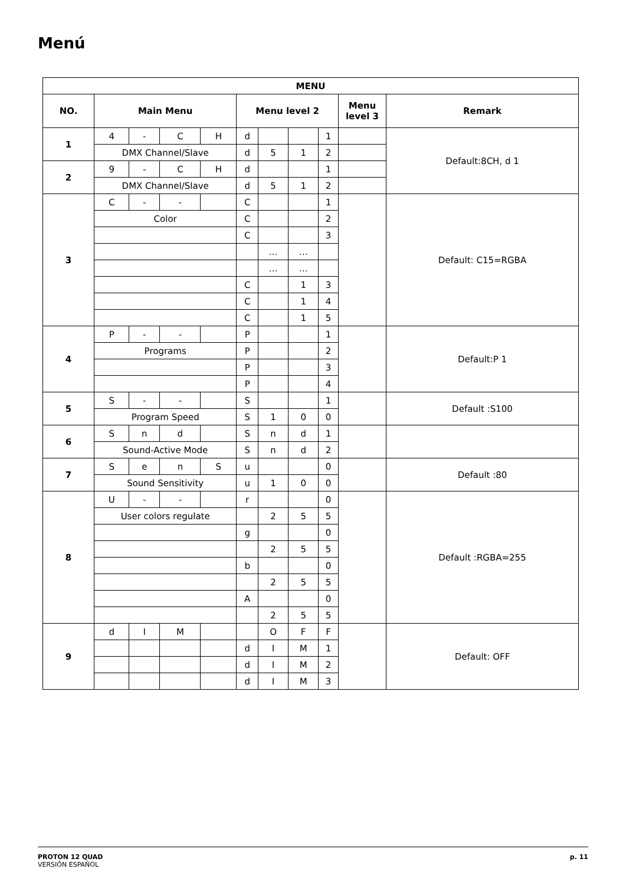Menú
| MENU | | | | | | | | | | |
| --- | --- | --- | --- | --- | --- | --- | --- | --- | --- | --- |
| NO. | Main Menu | | | | Menu level 2 | | | | Menu level 3 | Remark |
| 1 | 4 | - | C | H | d | | | 1 | | Default:8CH, d 1 |
| | DMX Channel/Slave | | | | d | 5 | 1 | 2 | | |
| 2 | 9 | - | C | H | d | | | 1 | | |
| | DMX Channel/Slave | | | | d | 5 | 1 | 2 | | |
| 3 | C | - | - | | C | | | 1 | | Default: C15=RGBA |
| | Color | | | | C | | | 2 | | |
| | | | | | C | | | 3 | | |
| | | | | | | … | … | | | |
| | | | | | | … | … | | | |
| | | | | | C | | 1 | 3 | | |
| | | | | | C | | 1 | 4 | | |
| | | | | | C | | 1 | 5 | | |
| 4 | P | - | - | | P | | | 1 | | Default:P 1 |
| | Programs | | | | P | | | 2 | | |
| | | | | | P | | | 3 | | |
| | | | | | P | | | 4 | | |
| 5 | S | - | - | | S | | | 1 | | Default :S100 |
| | Program Speed | | | | S | 1 | 0 | 0 | | |
| 6 | S | n | d | | S | n | d | 1 | | |
| | Sound-Active Mode | | | | S | n | d | 2 | | |
| 7 | S | e | n | S | u | | | 0 | | Default :80 |
| | Sound Sensitivity | | | | u | 1 | 0 | 0 | | |
| 8 | U | - | - | | r | | | 0 | | Default :RGBA=255 |
| | User colors regulate | | | | | 2 | 5 | 5 | | |
| | | | | | g | | | 0 | | |
| | | | | | | 2 | 5 | 5 | | |
| | | | | | b | | | 0 | | |
| | | | | | | 2 | 5 | 5 | | |
| | | | | | A | | | 0 | | |
| | | | | | | 2 | 5 | 5 | | |
| 9 | d | I | M | | | O | F | F | | Default: OFF |
| | | | | | d | I | M | 1 | | |
| | | | | | d | I | M | 2 | | |
| | | | | | d | I | M | 3 | | |
PROTON 12 QUAD
VERSIÓN ESPAÑOL
p. 11